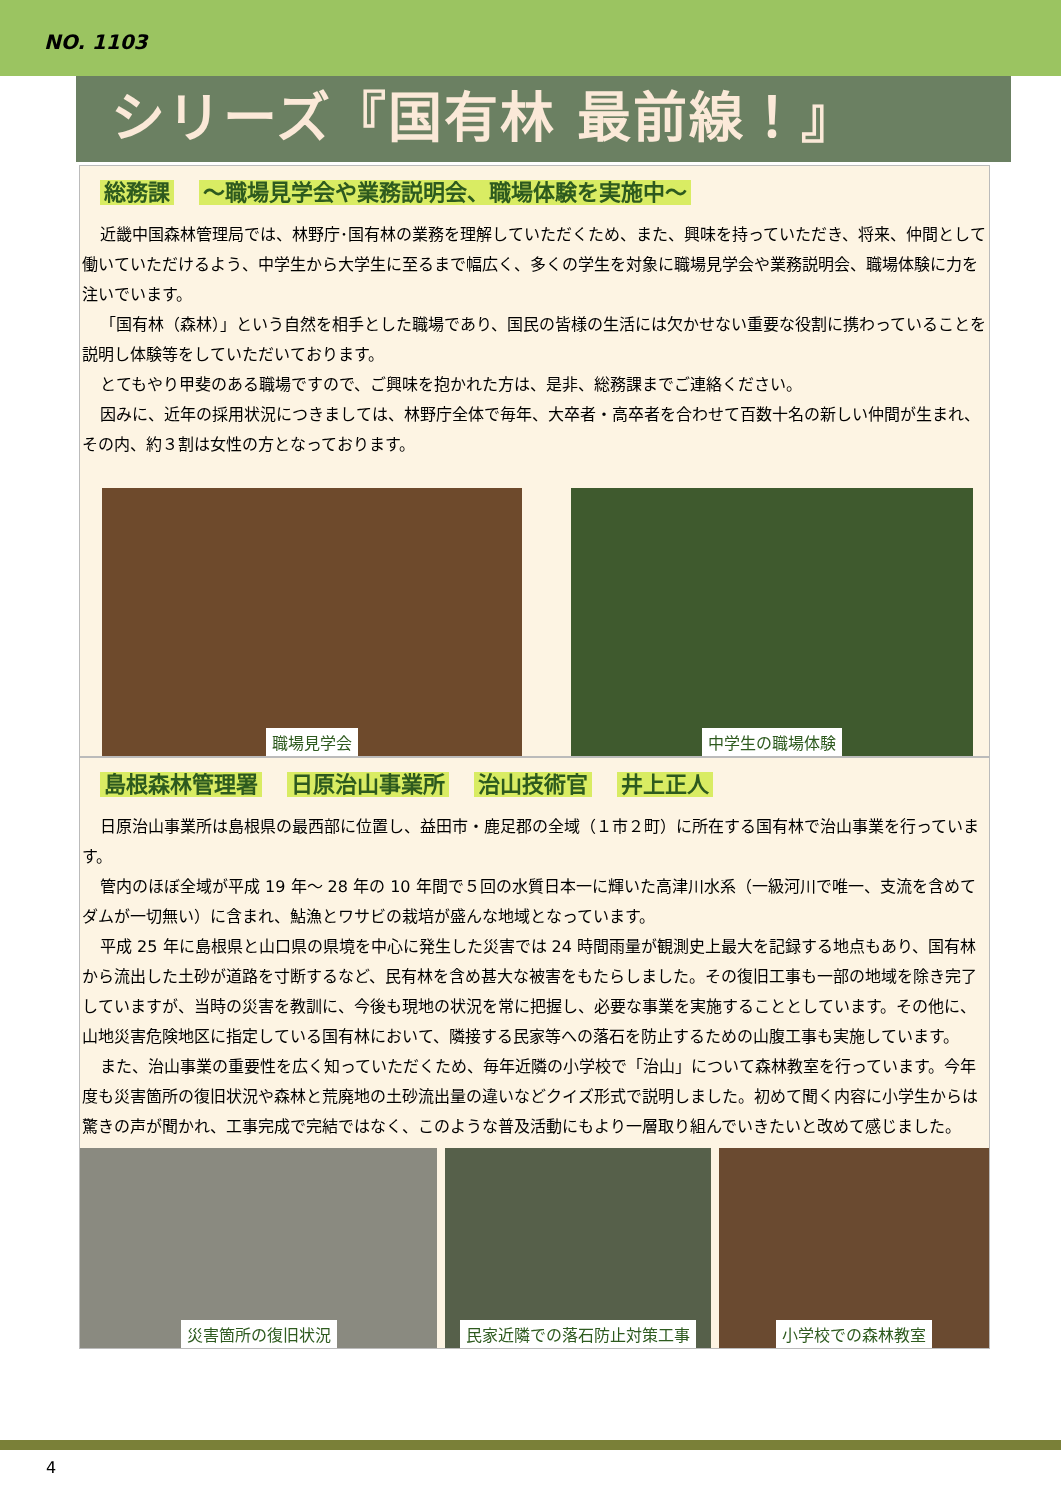NO. 1103
シリーズ『国有林 最前線！』
総務課 ～職場見学会や業務説明会、職場体験を実施中～
近畿中国森林管理局では、林野庁･国有林の業務を理解していただくため、また、興味を持っていただき、将来、仲間として働いていただけるよう、中学生から大学生に至るまで幅広く、多くの学生を対象に職場見学会や業務説明会、職場体験に力を注いでいます。
「国有林（森林）」という自然を相手とした職場であり、国民の皆様の生活には欠かせない重要な役割に携わっていることを説明し体験等をしていただいております。
とてもやり甲斐のある職場ですので、ご興味を抱かれた方は、是非、総務課までご連絡ください。
因みに、近年の採用状況につきましては、林野庁全体で毎年、大卒者・高卒者を合わせて百数十名の新しい仲間が生まれ、その内、約３割は女性の方となっております。
職場見学会 中学生の職場体験
島根森林管理署 日原治山事業所 治山技術官 井上正人
日原治山事業所は島根県の最西部に位置し、益田市・鹿足郡の全域（１市２町）に所在する国有林で治山事業を行っています。
管内のほぼ全域が平成 19 年～ 28 年の 10 年間で５回の水質日本一に輝いた高津川水系（一級河川で唯一、支流を含めてダムが一切無い）に含まれ、鮎漁とワサビの栽培が盛んな地域となっています。
平成 25 年に島根県と山口県の県境を中心に発生した災害では 24 時間雨量が観測史上最大を記録する地点もあり、国有林から流出した土砂が道路を寸断するなど、民有林を含め甚大な被害をもたらしました。その復旧工事も一部の地域を除き完了していますが、当時の災害を教訓に、今後も現地の状況を常に把握し、必要な事業を実施することとしています。その他に、山地災害危険地区に指定している国有林において、隣接する民家等への落石を防止するための山腹工事も実施しています。
また、治山事業の重要性を広く知っていただくため、毎年近隣の小学校で「治山」について森林教室を行っています。今年度も災害箇所の復旧状況や森林と荒廃地の土砂流出量の違いなどクイズ形式で説明しました。初めて聞く内容に小学生からは驚きの声が聞かれ、工事完成で完結ではなく、このような普及活動にもより一層取り組んでいきたいと改めて感じました。
災害箇所の復旧状況 民家近隣での落石防止対策工事 小学校での森林教室
4